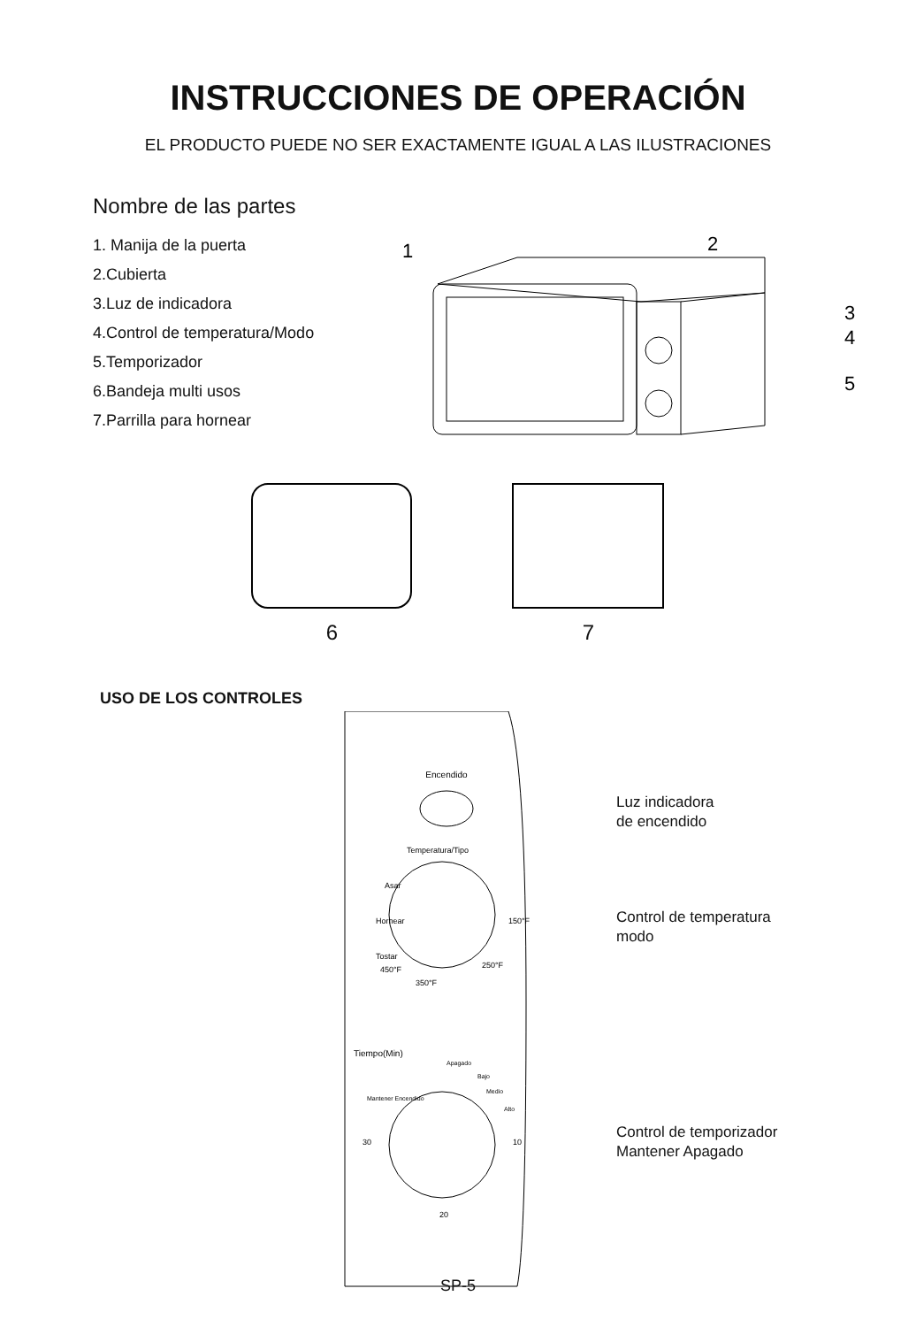INSTRUCCIONES DE OPERACIÓN
EL PRODUCTO PUEDE NO SER EXACTAMENTE IGUAL A LAS ILUSTRACIONES
Nombre de las partes
1. Manija de la puerta
2.Cubierta
3.Luz de indicadora
4.Control de temperatura/Modo
5.Temporizador
6.Bandeja multi usos
7.Parrilla para hornear
1
2
3
4
5
6
7
USO DE LOS CONTROLES
Encendido
Temperatura/Tipo
Asar
Hornear
Tostar
450°F
350°F
250°F
150°F
Tiempo(Min)
Apagado
Bajo
Medio
Alto
Mantener Encendido
30
10
20
Luz indicadora
de encendido
Control de temperatura
modo
Control de temporizador
Mantener Apagado
SP-5